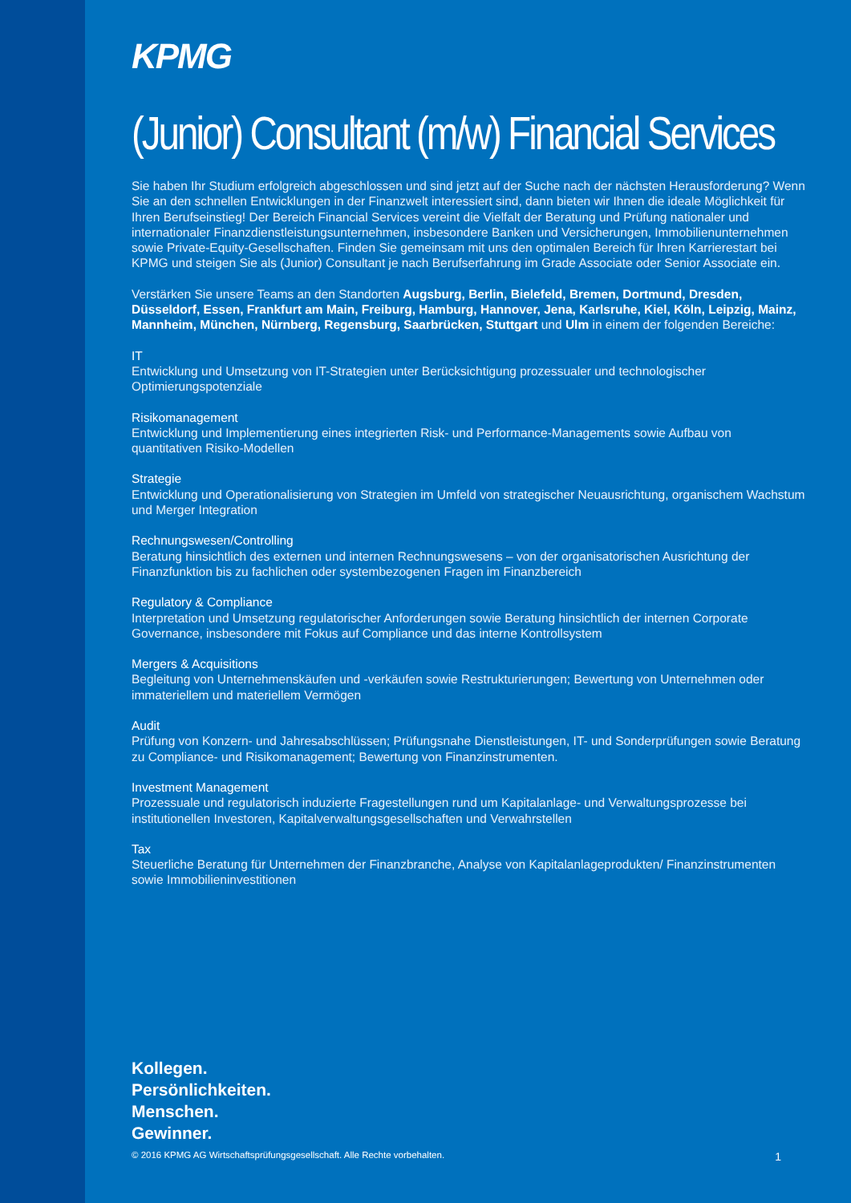KPMG
(Junior) Consultant (m/w) Financial Services
Sie haben Ihr Studium erfolgreich abgeschlossen und sind jetzt auf der Suche nach der nächsten Herausforderung? Wenn Sie an den schnellen Entwicklungen in der Finanzwelt interessiert sind, dann bieten wir Ihnen die ideale Möglichkeit für Ihren Berufseinstieg! Der Bereich Financial Services vereint die Vielfalt der Beratung und Prüfung nationaler und internationaler Finanzdienstleistungsunternehmen, insbesondere Banken und Versicherungen, Immobilienunternehmen sowie Private-Equity-Gesellschaften. Finden Sie gemeinsam mit uns den optimalen Bereich für Ihren Karrierestart bei KPMG und steigen Sie als (Junior) Consultant je nach Berufserfahrung im Grade Associate oder Senior Associate ein.
Verstärken Sie unsere Teams an den Standorten Augsburg, Berlin, Bielefeld, Bremen, Dortmund, Dresden, Düsseldorf, Essen, Frankfurt am Main, Freiburg, Hamburg, Hannover, Jena, Karlsruhe, Kiel, Köln, Leipzig, Mainz, Mannheim, München, Nürnberg, Regensburg, Saarbrücken, Stuttgart und Ulm in einem der folgenden Bereiche:
IT
Entwicklung und Umsetzung von IT-Strategien unter Berücksichtigung prozessualer und technologischer Optimierungspotenziale
Risikomanagement
Entwicklung und Implementierung eines integrierten Risk- und Performance-Managements sowie Aufbau von quantitativen Risiko-Modellen
Strategie
Entwicklung und Operationalisierung von Strategien im Umfeld von strategischer Neuausrichtung, organischem Wachstum und Merger Integration
Rechnungswesen/Controlling
Beratung hinsichtlich des externen und internen Rechnungswesens – von der organisatorischen Ausrichtung der Finanzfunktion bis zu fachlichen oder systembezogenen Fragen im Finanzbereich
Regulatory & Compliance
Interpretation und Umsetzung regulatorischer Anforderungen sowie Beratung hinsichtlich der internen Corporate Governance, insbesondere mit Fokus auf Compliance und das interne Kontrollsystem
Mergers & Acquisitions
Begleitung von Unternehmenskäufen und -verkäufen sowie Restrukturierungen; Bewertung von Unternehmen oder immateriellem und materiellem Vermögen
Audit
Prüfung von Konzern- und Jahresabschlüssen; Prüfungsnahe Dienstleistungen, IT- und Sonderprüfungen sowie Beratung zu Compliance- und Risikomanagement; Bewertung von Finanzinstrumenten.
Investment Management
Prozessuale und regulatorisch induzierte Fragestellungen rund um Kapitalanlage- und Verwaltungsprozesse bei institutionellen Investoren, Kapitalverwaltungsgesellschaften und Verwahrstellen
Tax
Steuerliche Beratung für Unternehmen der Finanzbranche, Analyse von Kapitalanlageprodukten/ Finanzinstrumenten sowie Immobilieninvestitionen
Kollegen.
Persönlichkeiten.
Menschen.
Gewinner.
© 2016 KPMG AG Wirtschaftsprüfungsgesellschaft. Alle Rechte vorbehalten. 1